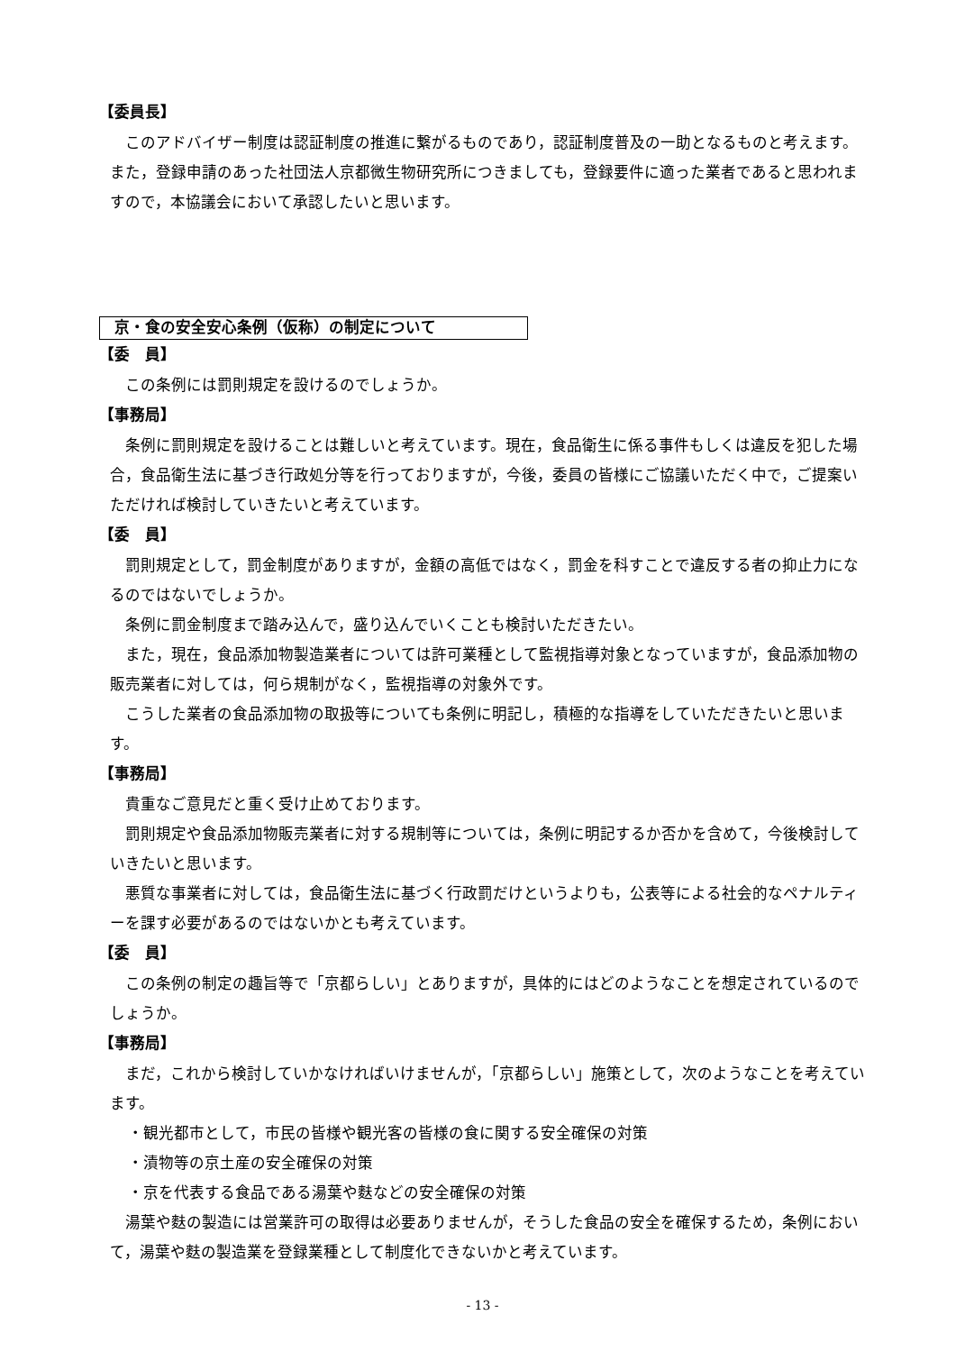【委員長】
このアドバイザー制度は認証制度の推進に繋がるものであり，認証制度普及の一助となるものと考えます。また，登録申請のあった社団法人京都微生物研究所につきましても，登録要件に適った業者であると思われますので，本協議会において承認したいと思います。
京・食の安全安心条例（仮称）の制定について
【委　員】
この条例には罰則規定を設けるのでしょうか。
【事務局】
条例に罰則規定を設けることは難しいと考えています。現在，食品衛生に係る事件もしくは違反を犯した場合，食品衛生法に基づき行政処分等を行っておりますが，今後，委員の皆様にご協議いただく中で，ご提案いただければ検討していきたいと考えています。
【委　員】
罰則規定として，罰金制度がありますが，金額の高低ではなく，罰金を科すことで違反する者の抑止力になるのではないでしょうか。
条例に罰金制度まで踏み込んで，盛り込んでいくことも検討いただきたい。
また，現在，食品添加物製造業者については許可業種として監視指導対象となっていますが，食品添加物の販売業者に対しては，何ら規制がなく，監視指導の対象外です。
こうした業者の食品添加物の取扱等についても条例に明記し，積極的な指導をしていただきたいと思います。
【事務局】
貴重なご意見だと重く受け止めております。
罰則規定や食品添加物販売業者に対する規制等については，条例に明記するか否かを含めて，今後検討していきたいと思います。
悪質な事業者に対しては，食品衛生法に基づく行政罰だけというよりも，公表等による社会的なペナルティーを課す必要があるのではないかとも考えています。
【委　員】
この条例の制定の趣旨等で「京都らしい」とありますが，具体的にはどのようなことを想定されているのでしょうか。
【事務局】
まだ，これから検討していかなければいけませんが，「京都らしい」施策として，次のようなことを考えています。
・観光都市として，市民の皆様や観光客の皆様の食に関する安全確保の対策
・漬物等の京土産の安全確保の対策
・京を代表する食品である湯葉や麩などの安全確保の対策
湯葉や麩の製造には営業許可の取得は必要ありませんが，そうした食品の安全を確保するため，条例において，湯葉や麩の製造業を登録業種として制度化できないかと考えています。
- 13 -